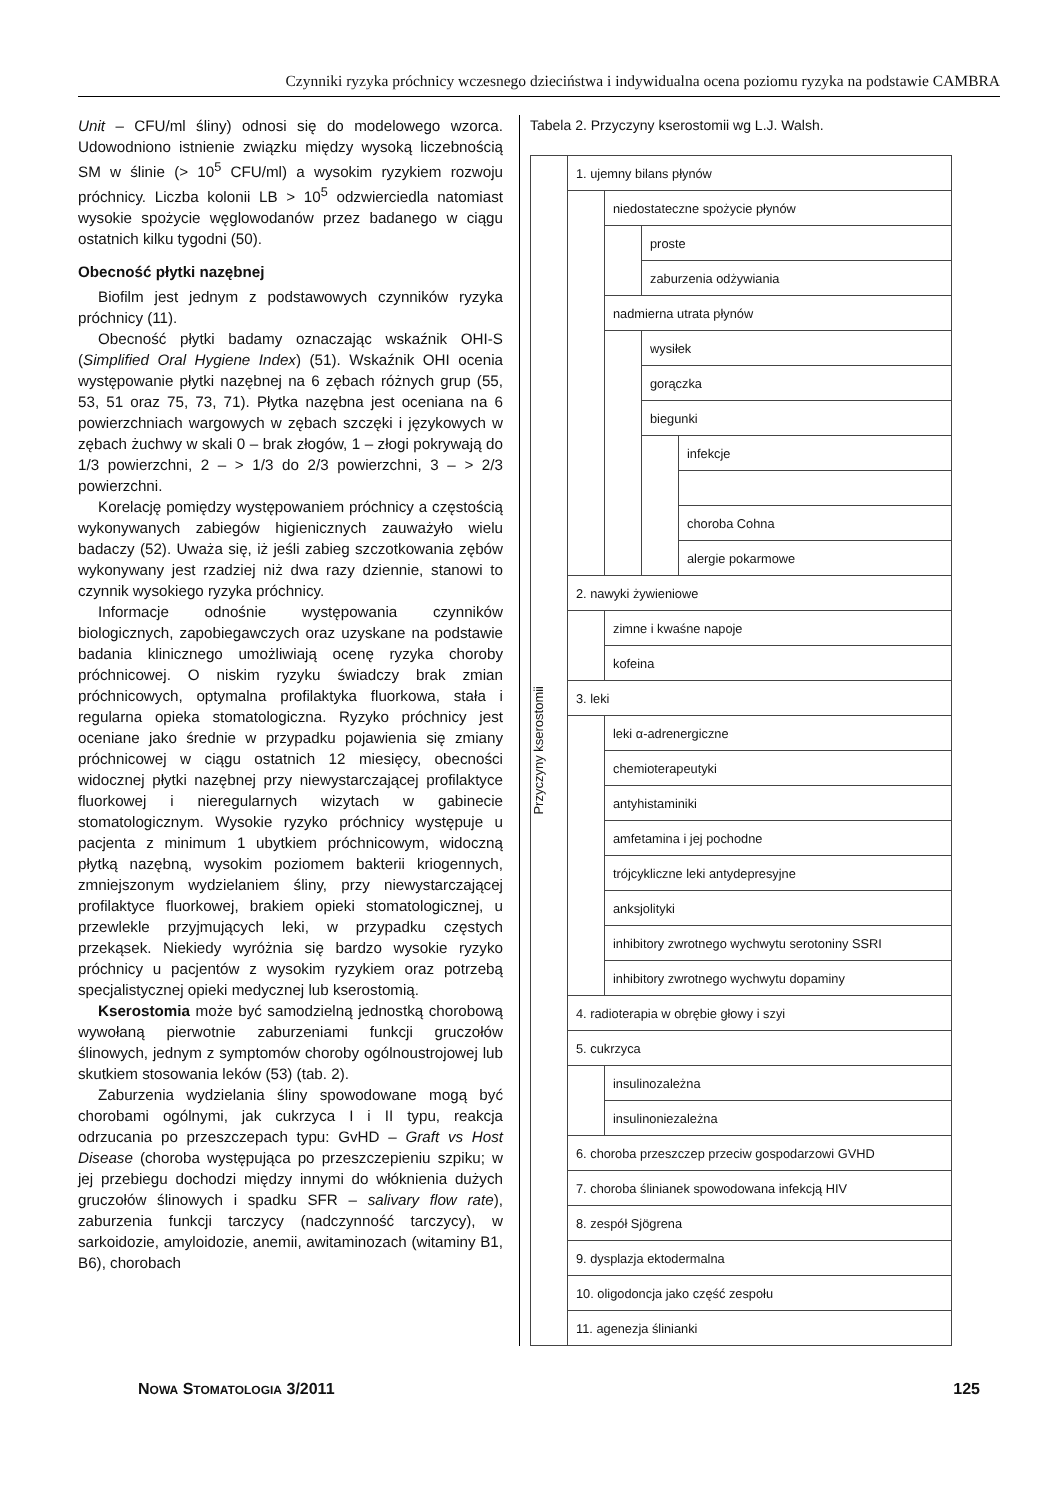Czynniki ryzyka próchnicy wczesnego dzieciństwa i indywidualna ocena poziomu ryzyka na podstawie CAMBRA
Unit – CFU/ml śliny) odnosi się do modelowego wzorca. Udowodniono istnienie związku między wysoką liczebnością SM w ślinie (> 10<sup>5</sup> CFU/ml) a wysokim ryzykiem rozwoju próchnicy. Liczba kolonii LB > 10<sup>5</sup> odzwierciedla natomiast wysokie spożycie węglowodanów przez badanego w ciągu ostatnich kilku tygodni (50).
Obecność płytki nazębnej
Biofilm jest jednym z podstawowych czynników ryzyka próchnicy (11).
Obecność płytki badamy oznaczając wskaźnik OHI-S (Simplified Oral Hygiene Index) (51). Wskaźnik OHI ocenia występowanie płytki nazębnej na 6 zębach różnych grup (55, 53, 51 oraz 75, 73, 71). Płytka nazębna jest oceniana na 6 powierzchniach wargowych w zębach szczęki i językowych w zębach żuchwy w skali 0 – brak złogów, 1 – złogi pokrywają do 1/3 powierzchni, 2 – > 1/3 do 2/3 powierzchni, 3 – > 2/3 powierzchni.
Korelację pomiędzy występowaniem próchnicy a częstością wykonywanych zabiegów higienicznych zauważyło wielu badaczy (52). Uważa się, iż jeśli zabieg szczotkowania zębów wykonywany jest rzadziej niż dwa razy dziennie, stanowi to czynnik wysokiego ryzyka próchnicy.
Informacje odnośnie występowania czynników biologicznych, zapobiegawczych oraz uzyskane na podstawie badania klinicznego umożliwiają ocenę ryzyka choroby próchnicowej. O niskim ryzyku świadczy brak zmian próchnicowych, optymalna profilaktyka fluorkowa, stała i regularna opieka stomatologiczna. Ryzyko próchnicy jest oceniane jako średnie w przypadku pojawienia się zmiany próchnicowej w ciągu ostatnich 12 miesięcy, obecności widocznej płytki nazębnej przy niewystarczającej profilaktyce fluorkowej i nieregularnych wizytach w gabinecie stomatologicznym. Wysokie ryzyko próchnicy występuje u pacjenta z minimum 1 ubytkiem próchnicowym, widoczną płytką nazębną, wysokim poziomem bakterii kriogennych, zmniejszonym wydzielaniem śliny, przy niewystarczającej profilaktyce fluorkowej, brakiem opieki stomatologicznej, u przewlekle przyjmujących leki, w przypadku częstych przekąsek. Niekiedy wyróżnia się bardzo wysokie ryzyko próchnicy u pacjentów z wysokim ryzykiem oraz potrzebą specjalistycznej opieki medycznej lub kserostomią.
Kserostomia może być samodzielną jednostką chorobową wywołaną pierwotnie zaburzeniami funkcji gruczołów ślinowych, jednym z symptomów choroby ogólnoustrojowej lub skutkiem stosowania leków (53) (tab. 2).
Zaburzenia wydzielania śliny spowodowane mogą być chorobami ogólnymi, jak cukrzyca I i II typu, reakcja odrzucania po przeszczepach typu: GvHD – Graft vs Host Disease (choroba występująca po przeszczepieniu szpiku; w jej przebiegu dochodzi między innymi do włóknienia dużych gruczołów ślinowych i spadku SFR – salivary flow rate), zaburzenia funkcji tarczycy (nadczynność tarczycy), w sarkoidozie, amyloidozie, anemii, awitaminozach (witaminy B1, B6), chorobach
Tabela 2. Przyczyny kserostomii wg L.J. Walsh.
| Przyczyny kserostomii | 1. ujemny bilans płynów | | | |
| | | niedostateczne spożycie płynów | | |
| | | | proste | |
| | | | zaburzenia odżywiania | |
| | | nadmierna utrata płynów | | |
| | | | wysiłek | |
| | | | gorączka | |
| | | | biegunki | |
| | | | | infekcje |
| | | | | choroba Cohna |
| | | | | alergie pokarmowe |
| | 2. nawyki żywieniowe | | | |
| | | zimne i kwaśne napoje | | |
| | | kofeina | | |
| | 3. leki | | | |
| | | leki α-adrenergiczne | | |
| | | chemioterapeutyki | | |
| | | antyhistaminiki | | |
| | | amfetamina i jej pochodne | | |
| | | trójcykliczne leki antydepresyjne | | |
| | | anksjolityki | | |
| | | inhibitory zwrotnego wychwytu serotoniny SSRI | | |
| | | inhibitory zwrotnego wychwytu dopaminy | | |
| | 4. radioterapia w obrębie głowy i szyi | | | |
| | 5. cukrzyca | | | |
| | | insulinozależna | | |
| | | insulinoniezależna | | |
| | 6. choroba przeszczep przeciw gospodarzowi GVHD | | | |
| | 7. choroba ślinianek spowodowana infekcją HIV | | | |
| | 8. zespół Sjögrena | | | |
| | 9. dysplazja ektodermalna | | | |
| | 10. oligodoncja jako część zespołu | | | |
| | 11. agenezja ślinianki | | | |
NOWA STOMATOLOGIA 3/2011 125